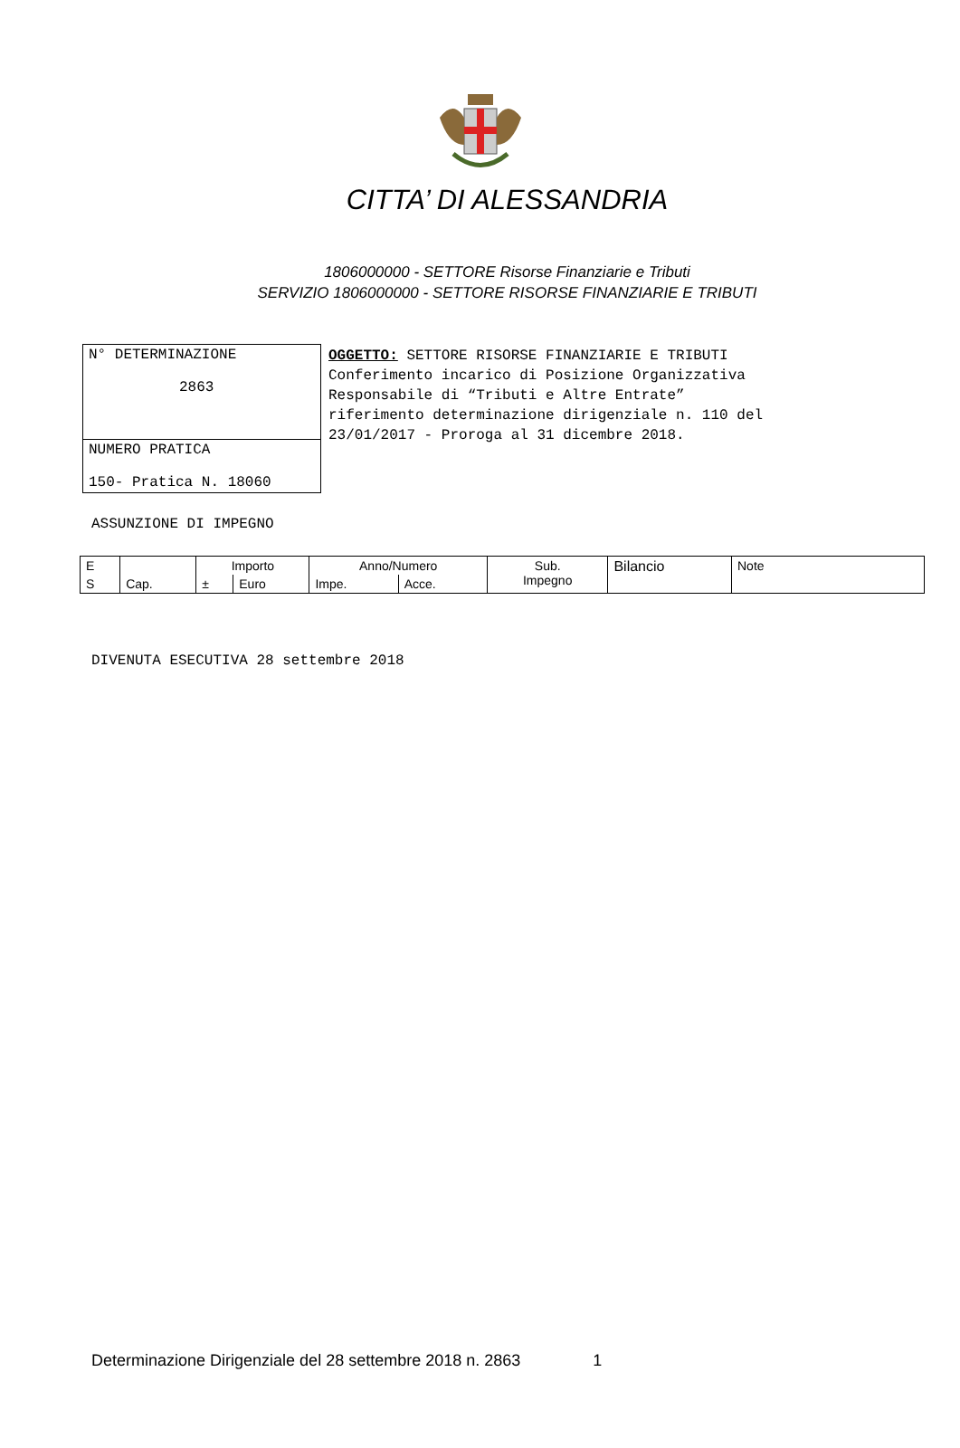CITTA’ DI ALESSANDRIA
1806000000 - SETTORE Risorse Finanziarie e Tributi
SERVIZIO 1806000000 - SETTORE RISORSE FINANZIARIE E TRIBUTI
N° DETERMINAZIONE
2863
NUMERO PRATICA
150- Pratica N. 18060
OGGETTO: SETTORE RISORSE FINANZIARIE E TRIBUTI
Conferimento incarico di Posizione Organizzativa
Responsabile di “Tributi e Altre Entrate”
riferimento determinazione dirigenziale n. 110 del
23/01/2017 - Proroga al 31 dicembre 2018.
ASSUNZIONE DI IMPEGNO
| E | | Importo | | Anno/Numero | | Sub. Impegno | Bilancio | Note |
| S | Cap. | ± | Euro | Impe. | Acce. | | | |
DIVENUTA ESECUTIVA 28 settembre 2018
Determinazione Dirigenziale del 28 settembre 2018 n. 2863 1